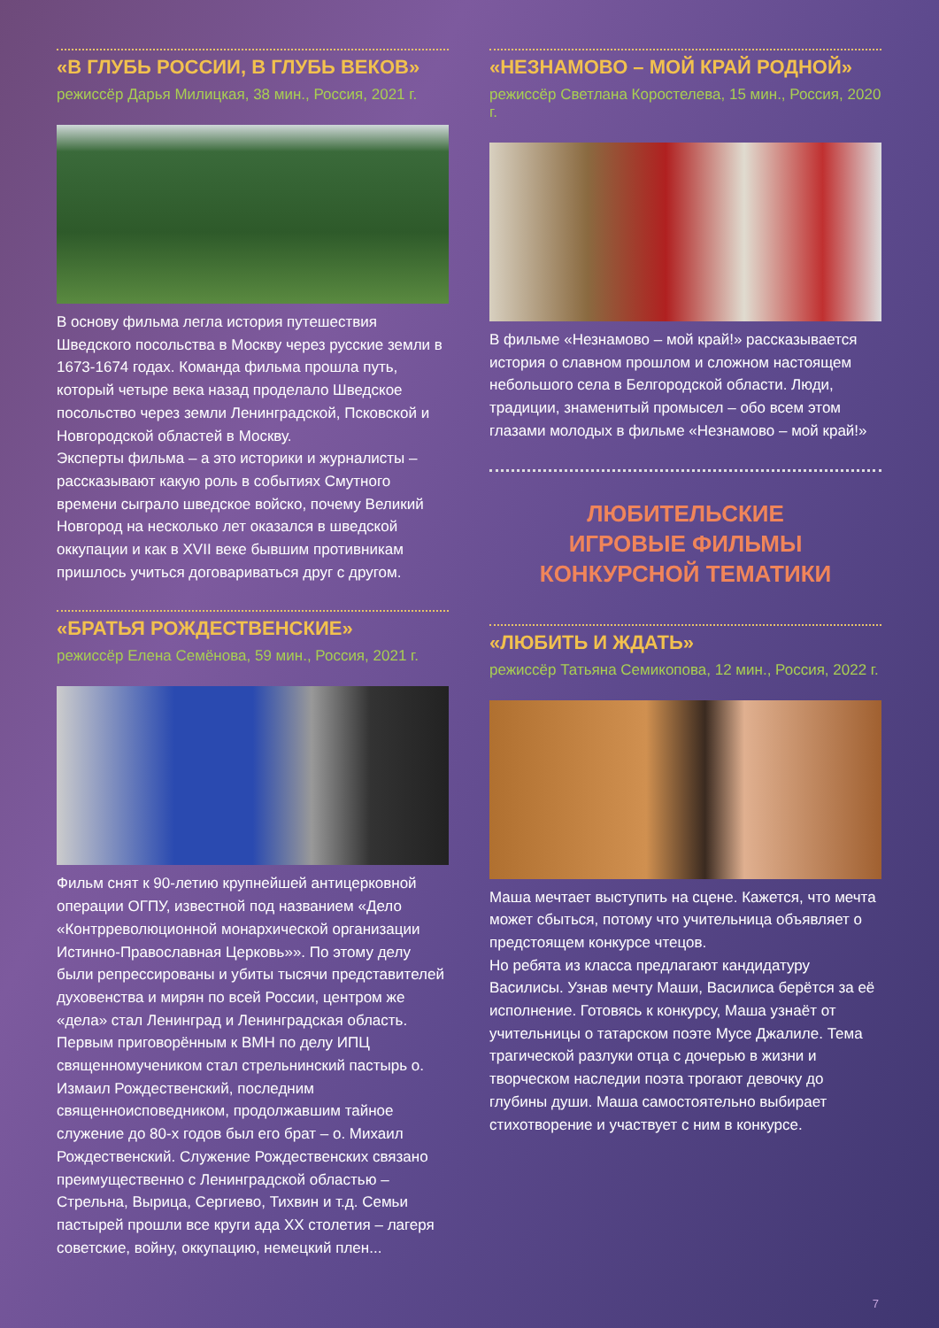«В ГЛУБЬ РОССИИ, В ГЛУБЬ ВЕКОВ»
режиссёр Дарья Милицкая, 38 мин., Россия, 2021 г.
В основу фильма легла история путешествия Шведского посольства в Москву через русские земли в 1673-1674 годах. Команда фильма прошла путь, который четыре века назад проделало Шведское посольство через земли Ленинградской, Псковской и Новгородской областей в Москву.
Эксперты фильма – а это историки и журналисты – рассказывают какую роль в событиях Смутного времени сыграло шведское войско, почему Великий Новгород на несколько лет оказался в шведской оккупации и как в XVII веке бывшим противникам пришлось учиться договариваться друг с другом.
«БРАТЬЯ РОЖДЕСТВЕНСКИЕ»
режиссёр Елена Семёнова, 59 мин., Россия, 2021 г.
Фильм снят к 90-летию крупнейшей антицерковной операции ОГПУ, известной под названием «Дело «Контрреволюционной монархической организации Истинно-Православная Церковь»». По этому делу были репрессированы и убиты тысячи представителей духовенства и мирян по всей России, центром же «дела» стал Ленинград и Ленинградская область. Первым приговорённым к ВМН по делу ИПЦ священномучеником стал стрельнинский пастырь о. Измаил Рождественский, последним священноисповедником, продолжавшим тайное служение до 80-х годов был его брат – о. Михаил Рождественский. Служение Рождественских связано преимущественно с Ленинградской областью – Стрельна, Вырица, Сергиево, Тихвин и т.д. Семьи пастырей прошли все круги ада XX столетия – лагеря советские, войну, оккупацию, немецкий плен...
«НЕЗНАМОВО – МОЙ КРАЙ РОДНОЙ»
режиссёр Светлана Коростелева, 15 мин., Россия, 2020 г.
В фильме «Незнамово – мой край!» рассказывается история о славном прошлом и сложном настоящем небольшого села в Белгородской области. Люди, традиции, знаменитый промысел – обо всем этом глазами молодых в фильме «Незнамово – мой край!»
ЛЮБИТЕЛЬСКИЕ
ИГРОВЫЕ ФИЛЬМЫ
КОНКУРСНОЙ ТЕМАТИКИ
«ЛЮБИТЬ И ЖДАТЬ»
режиссёр Татьяна Семикопова, 12 мин., Россия, 2022 г.
Маша мечтает выступить на сцене. Кажется, что мечта может сбыться, потому что учительница объявляет о предстоящем конкурсе чтецов.
Но ребята из класса предлагают кандидатуру Василисы. Узнав мечту Маши, Василиса берётся за её исполнение. Готовясь к конкурсу, Маша узнаёт от учительницы о татарском поэте Мусе Джалиле. Тема трагической разлуки отца с дочерью в жизни и творческом наследии поэта трогают девочку до глубины души. Маша самостоятельно выбирает стихотворение и участвует с ним в конкурсе.
7